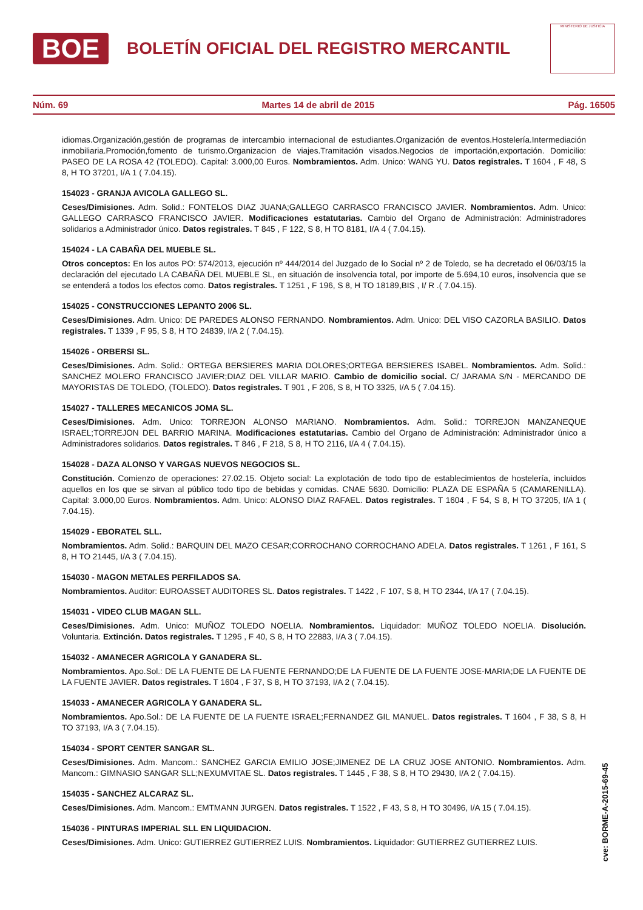BOE
BOLETÍN OFICIAL DEL REGISTRO MERCANTIL
MINISTERIO DE JUSTICIA
Núm. 69 Martes 14 de abril de 2015 Pág. 16505
idiomas.Organización,gestión de programas de intercambio internacional de estudiantes.Organización de eventos.Hostelería.Intermediación inmobiliaria.Promoción,fomento de turismo.Organizacion de viajes.Tramitación visados.Negocios de importación,exportación. Domicilio: PASEO DE LA ROSA 42 (TOLEDO). Capital: 3.000,00 Euros. Nombramientos. Adm. Unico: WANG YU. Datos registrales. T 1604 , F 48, S 8, H TO 37201, I/A 1 ( 7.04.15).
154023 - GRANJA AVICOLA GALLEGO SL.
Ceses/Dimisiones. Adm. Solid.: FONTELOS DIAZ JUANA;GALLEGO CARRASCO FRANCISCO JAVIER. Nombramientos. Adm. Unico: GALLEGO CARRASCO FRANCISCO JAVIER. Modificaciones estatutarias. Cambio del Organo de Administración: Administradores solidarios a Administrador único. Datos registrales. T 845 , F 122, S 8, H TO 8181, I/A 4 ( 7.04.15).
154024 - LA CABAÑA DEL MUEBLE SL.
Otros conceptos: En los autos PO: 574/2013, ejecución nº 444/2014 del Juzgado de lo Social nº 2 de Toledo, se ha decretado el 06/03/15 la declaración del ejecutado LA CABAÑA DEL MUEBLE SL, en situación de insolvencia total, por importe de 5.694,10 euros, insolvencia que se se entenderá a todos los efectos como. Datos registrales. T 1251 , F 196, S 8, H TO 18189,BIS , I/ R .( 7.04.15).
154025 - CONSTRUCCIONES LEPANTO 2006 SL.
Ceses/Dimisiones. Adm. Unico: DE PAREDES ALONSO FERNANDO. Nombramientos. Adm. Unico: DEL VISO CAZORLA BASILIO. Datos registrales. T 1339 , F 95, S 8, H TO 24839, I/A 2 ( 7.04.15).
154026 - ORBERSI SL.
Ceses/Dimisiones. Adm. Solid.: ORTEGA BERSIERES MARIA DOLORES;ORTEGA BERSIERES ISABEL. Nombramientos. Adm. Solid.: SANCHEZ MOLERO FRANCISCO JAVIER;DIAZ DEL VILLAR MARIO. Cambio de domicilio social. C/ JARAMA S/N - MERCANDO DE MAYORISTAS DE TOLEDO, (TOLEDO). Datos registrales. T 901 , F 206, S 8, H TO 3325, I/A 5 ( 7.04.15).
154027 - TALLERES MECANICOS JOMA SL.
Ceses/Dimisiones. Adm. Unico: TORREJON ALONSO MARIANO. Nombramientos. Adm. Solid.: TORREJON MANZANEQUE ISRAEL;TORREJON DEL BARRIO MARINA. Modificaciones estatutarias. Cambio del Organo de Administración: Administrador único a Administradores solidarios. Datos registrales. T 846 , F 218, S 8, H TO 2116, I/A 4 ( 7.04.15).
154028 - DAZA ALONSO Y VARGAS NUEVOS NEGOCIOS SL.
Constitución. Comienzo de operaciones: 27.02.15. Objeto social: La explotación de todo tipo de establecimientos de hostelería, incluidos aquellos en los que se sirvan al público todo tipo de bebidas y comidas. CNAE 5630. Domicilio: PLAZA DE ESPAÑA 5 (CAMARENILLA). Capital: 3.000,00 Euros. Nombramientos. Adm. Unico: ALONSO DIAZ RAFAEL. Datos registrales. T 1604 , F 54, S 8, H TO 37205, I/A 1 ( 7.04.15).
154029 - EBORATEL SLL.
Nombramientos. Adm. Solid.: BARQUIN DEL MAZO CESAR;CORROCHANO CORROCHANO ADELA. Datos registrales. T 1261 , F 161, S 8, H TO 21445, I/A 3 ( 7.04.15).
154030 - MAGON METALES PERFILADOS SA.
Nombramientos. Auditor: EUROASSET AUDITORES SL. Datos registrales. T 1422 , F 107, S 8, H TO 2344, I/A 17 ( 7.04.15).
154031 - VIDEO CLUB MAGAN SLL.
Ceses/Dimisiones. Adm. Unico: MUÑOZ TOLEDO NOELIA. Nombramientos. Liquidador: MUÑOZ TOLEDO NOELIA. Disolución. Voluntaria. Extinción. Datos registrales. T 1295 , F 40, S 8, H TO 22883, I/A 3 ( 7.04.15).
154032 - AMANECER AGRICOLA Y GANADERA SL.
Nombramientos. Apo.Sol.: DE LA FUENTE DE LA FUENTE FERNANDO;DE LA FUENTE DE LA FUENTE JOSE-MARIA;DE LA FUENTE DE LA FUENTE JAVIER. Datos registrales. T 1604 , F 37, S 8, H TO 37193, I/A 2 ( 7.04.15).
154033 - AMANECER AGRICOLA Y GANADERA SL.
Nombramientos. Apo.Sol.: DE LA FUENTE DE LA FUENTE ISRAEL;FERNANDEZ GIL MANUEL. Datos registrales. T 1604 , F 38, S 8, H TO 37193, I/A 3 ( 7.04.15).
154034 - SPORT CENTER SANGAR SL.
Ceses/Dimisiones. Adm. Mancom.: SANCHEZ GARCIA EMILIO JOSE;JIMENEZ DE LA CRUZ JOSE ANTONIO. Nombramientos. Adm. Mancom.: GIMNASIO SANGAR SLL;NEXUMVITAE SL. Datos registrales. T 1445 , F 38, S 8, H TO 29430, I/A 2 ( 7.04.15).
154035 - SANCHEZ ALCARAZ SL.
Ceses/Dimisiones. Adm. Mancom.: EMTMANN JURGEN. Datos registrales. T 1522 , F 43, S 8, H TO 30496, I/A 15 ( 7.04.15).
154036 - PINTURAS IMPERIAL SLL EN LIQUIDACION.
Ceses/Dimisiones. Adm. Unico: GUTIERREZ GUTIERREZ LUIS. Nombramientos. Liquidador: GUTIERREZ GUTIERREZ LUIS.
cve: BORME-A-2015-69-45